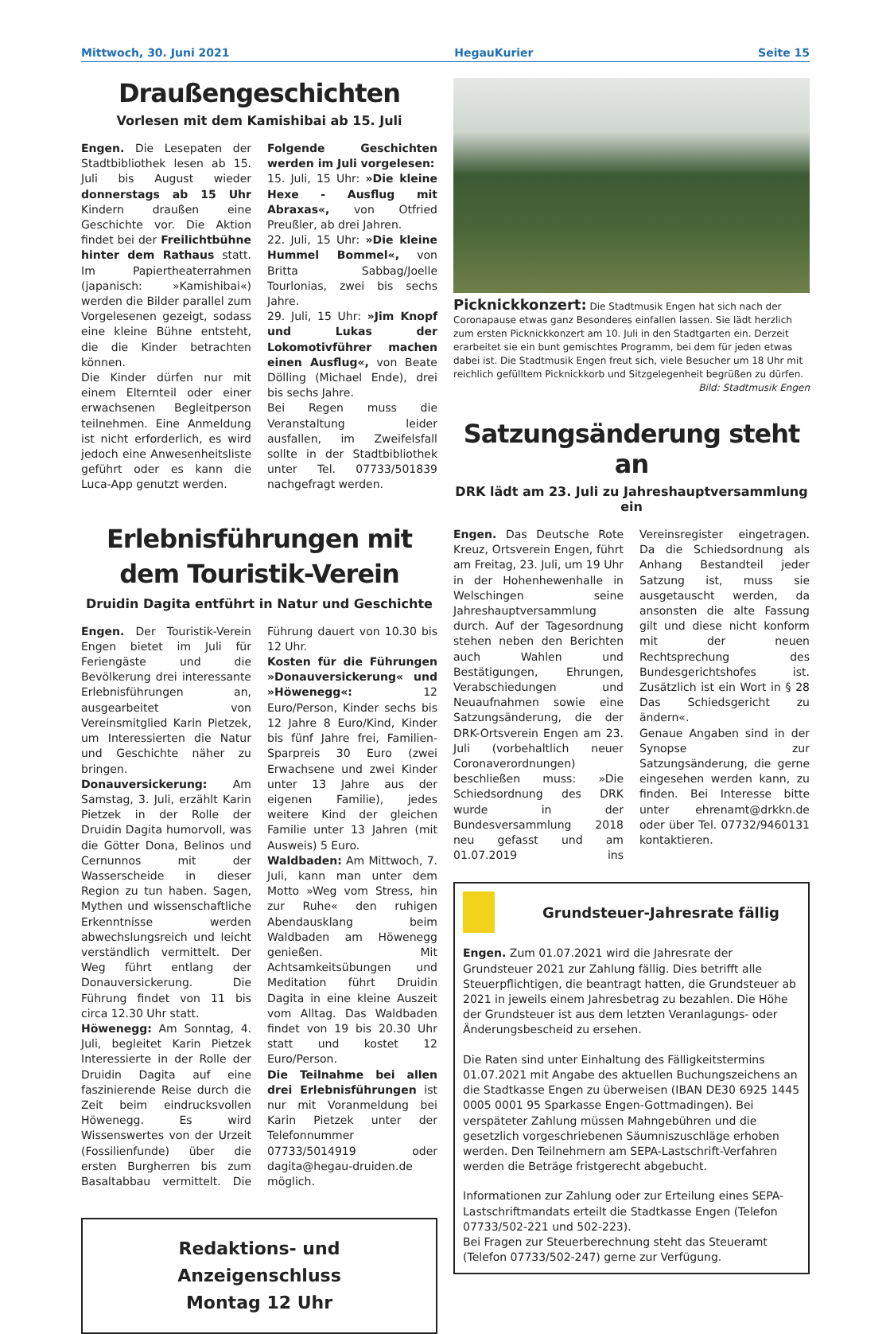Mittwoch, 30. Juni 2021 HegauKurier Seite 15
Draußengeschichten
Vorlesen mit dem Kamishibai ab 15. Juli
Engen. Die Lesepaten der Stadtbibliothek lesen ab 15. Juli bis August wieder donnerstags ab 15 Uhr Kindern draußen eine Geschichte vor. Die Aktion findet bei der Freilichtbühne hinter dem Rathaus statt. Im Papiertheaterrahmen (japanisch: »Kamishibai«) werden die Bilder parallel zum Vorgelesenen gezeigt, sodass eine kleine Bühne entsteht, die die Kinder betrachten können.
Die Kinder dürfen nur mit einem Elternteil oder einer erwachsenen Begleitperson teilnehmen. Eine Anmeldung ist nicht erforderlich, es wird jedoch eine Anwesenheitsliste geführt oder es kann die Luca-App genutzt werden.
Folgende Geschichten werden im Juli vorgelesen:
15. Juli, 15 Uhr: »Die kleine Hexe - Ausflug mit Abraxas«, von Otfried Preußler, ab drei Jahren.
22. Juli, 15 Uhr: »Die kleine Hummel Bommel«, von Britta Sabbag/Joelle Tourlonias, zwei bis sechs Jahre.
29. Juli, 15 Uhr: »Jim Knopf und Lukas der Lokomotivführer machen einen Ausflug«, von Beate Dölling (Michael Ende), drei bis sechs Jahre.
Bei Regen muss die Veranstaltung leider ausfallen, im Zweifelsfall sollte in der Stadtbibliothek unter Tel. 07733/501839 nachgefragt werden.
Erlebnisführungen mit dem Touristik-Verein
Druidin Dagita entführt in Natur und Geschichte
Engen. Der Touristik-Verein Engen bietet im Juli für Feriengäste und die Bevölkerung drei interessante Erlebnisführungen an, ausgearbeitet von Vereinsmitglied Karin Pietzek, um Interessierten die Natur und Geschichte näher zu bringen.
Donauversickerung: Am Samstag, 3. Juli, erzählt Karin Pietzek in der Rolle der Druidin Dagita humorvoll, was die Götter Dona, Belinos und Cernunnos mit der Wasserscheide in dieser Region zu tun haben. Sagen, Mythen und wissenschaftliche Erkenntnisse werden abwechslungsreich und leicht verständlich vermittelt. Der Weg führt entlang der Donauversickerung. Die Führung findet von 11 bis circa 12.30 Uhr statt.
Höwenegg: Am Sonntag, 4. Juli, begleitet Karin Pietzek Interessierte in der Rolle der Druidin Dagita auf eine faszinierende Reise durch die Zeit beim eindrucksvollen Höwenegg. Es wird Wissenswertes von der Urzeit (Fossilienfunde) über die ersten Burgherren bis zum Basaltabbau vermittelt. Die Führung dauert von 10.30 bis 12 Uhr.
Kosten für die Führungen »Donauversickerung« und »Höwenegg«: 12 Euro/Person, Kinder sechs bis 12 Jahre 8 Euro/Kind, Kinder bis fünf Jahre frei, Familien-Sparpreis 30 Euro (zwei Erwachsene und zwei Kinder unter 13 Jahre aus der eigenen Familie), jedes weitere Kind der gleichen Familie unter 13 Jahren (mit Ausweis) 5 Euro.
Waldbaden: Am Mittwoch, 7. Juli, kann man unter dem Motto »Weg vom Stress, hin zur Ruhe« den ruhigen Abendausklang beim Waldbaden am Höwenegg genießen. Mit Achtsamkeitsübungen und Meditation führt Druidin Dagita in eine kleine Auszeit vom Alltag. Das Waldbaden findet von 19 bis 20.30 Uhr statt und kostet 12 Euro/Person.
Die Teilnahme bei allen drei Erlebnisführungen ist nur mit Voranmeldung bei Karin Pietzek unter der Telefonnummer 07733/5014919 oder dagita@hegau-druiden.de möglich.
Redaktions- und Anzeigenschluss
Montag 12 Uhr
Picknickkonzert: Die Stadtmusik Engen hat sich nach der Coronapause etwas ganz Besonderes einfallen lassen. Sie lädt herzlich zum ersten Picknickkonzert am 10. Juli in den Stadtgarten ein. Derzeit erarbeitet sie ein bunt gemischtes Programm, bei dem für jeden etwas dabei ist. Die Stadtmusik Engen freut sich, viele Besucher um 18 Uhr mit reichlich gefülltem Picknickkorb und Sitzgelegenheit begrüßen zu dürfen.
Bild: Stadtmusik Engen
Satzungsänderung steht an
DRK lädt am 23. Juli zu Jahreshauptversammlung ein
Engen. Das Deutsche Rote Kreuz, Ortsverein Engen, führt am Freitag, 23. Juli, um 19 Uhr in der Hohenhewenhalle in Welschingen seine Jahreshauptversammlung durch. Auf der Tagesordnung stehen neben den Berichten auch Wahlen und Bestätigungen, Ehrungen, Verabschiedungen und Neuaufnahmen sowie eine Satzungsänderung, die der DRK-Ortsverein Engen am 23. Juli (vorbehaltlich neuer Coronaverordnungen) beschließen muss: »Die Schiedsordnung des DRK wurde in der Bundesversammlung 2018 neu gefasst und am 01.07.2019 ins Vereinsregister eingetragen. Da die Schiedsordnung als Anhang Bestandteil jeder Satzung ist, muss sie ausgetauscht werden, da ansonsten die alte Fassung gilt und diese nicht konform mit der neuen Rechtsprechung des Bundesgerichtshofes ist. Zusätzlich ist ein Wort in § 28 Das Schiedsgericht zu ändern«.
Genaue Angaben sind in der Synopse zur Satzungsänderung, die gerne eingesehen werden kann, zu finden. Bei Interesse bitte unter ehrenamt@drkkn.de oder über Tel. 07732/9460131 kontaktieren.
Grundsteuer-Jahresrate fällig
Engen. Zum 01.07.2021 wird die Jahresrate der Grundsteuer 2021 zur Zahlung fällig. Dies betrifft alle Steuerpflichtigen, die beantragt hatten, die Grundsteuer ab 2021 in jeweils einem Jahresbetrag zu bezahlen. Die Höhe der Grundsteuer ist aus dem letzten Veranlagungs- oder Änderungsbescheid zu ersehen.
Die Raten sind unter Einhaltung des Fälligkeitstermins 01.07.2021 mit Angabe des aktuellen Buchungszeichens an die Stadtkasse Engen zu überweisen (IBAN DE30 6925 1445 0005 0001 95 Sparkasse Engen-Gottmadingen). Bei verspäteter Zahlung müssen Mahngebühren und die gesetzlich vorgeschriebenen Säumniszuschläge erhoben werden. Den Teilnehmern am SEPA-Lastschrift-Verfahren werden die Beträge fristgerecht abgebucht.
Informationen zur Zahlung oder zur Erteilung eines SEPA-Lastschriftmandats erteilt die Stadtkasse Engen (Telefon 07733/502-221 und 502-223).
Bei Fragen zur Steuerberechnung steht das Steueramt (Telefon 07733/502-247) gerne zur Verfügung.